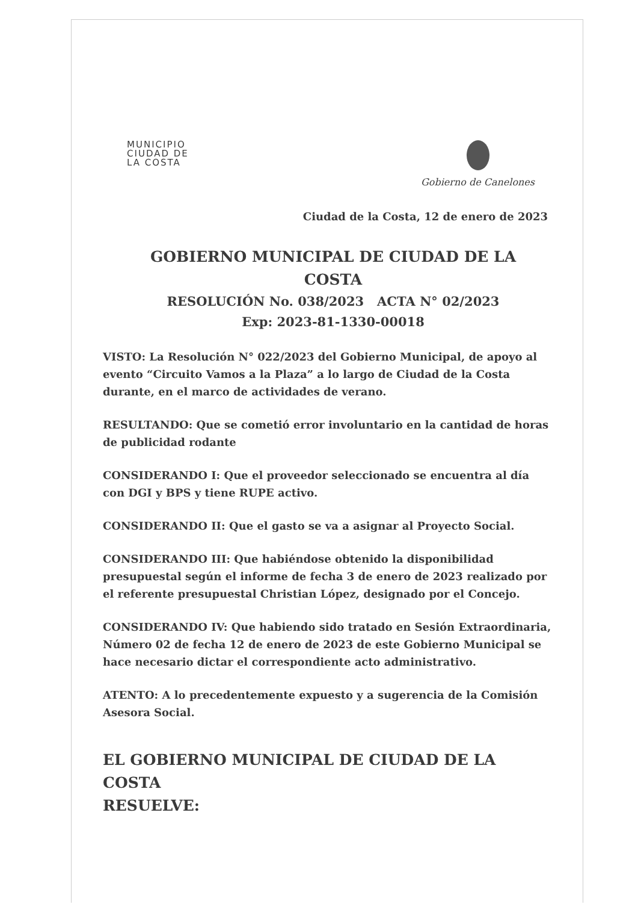MUNICIPIO
CIUDAD DE
LA COSTA
Gobierno de Canelones
Ciudad de la Costa, 12 de enero de 2023
GOBIERNO MUNICIPAL DE CIUDAD DE LA COSTA
RESOLUCIÓN No. 038/2023 ACTA N° 02/2023
Exp: 2023-81-1330-00018
VISTO: La Resolución N° 022/2023 del Gobierno Municipal, de apoyo al evento “Circuito Vamos a la Plaza” a lo largo de Ciudad de la Costa durante, en el marco de actividades de verano.
RESULTANDO: Que se cometió error involuntario en la cantidad de horas de publicidad rodante
CONSIDERANDO I: Que el proveedor seleccionado se encuentra al día con DGI y BPS y tiene RUPE activo.
CONSIDERANDO II: Que el gasto se va a asignar al Proyecto Social.
CONSIDERANDO III: Que habiéndose obtenido la disponibilidad presupuestal según el informe de fecha 3 de enero de 2023 realizado por el referente presupuestal Christian López, designado por el Concejo.
CONSIDERANDO IV: Que habiendo sido tratado en Sesión Extraordinaria, Número 02 de fecha 12 de enero de 2023 de este Gobierno Municipal se hace necesario dictar el correspondiente acto administrativo.
ATENTO: A lo precedentemente expuesto y a sugerencia de la Comisión Asesora Social.
EL GOBIERNO MUNICIPAL DE CIUDAD DE LA COSTA
RESUELVE: